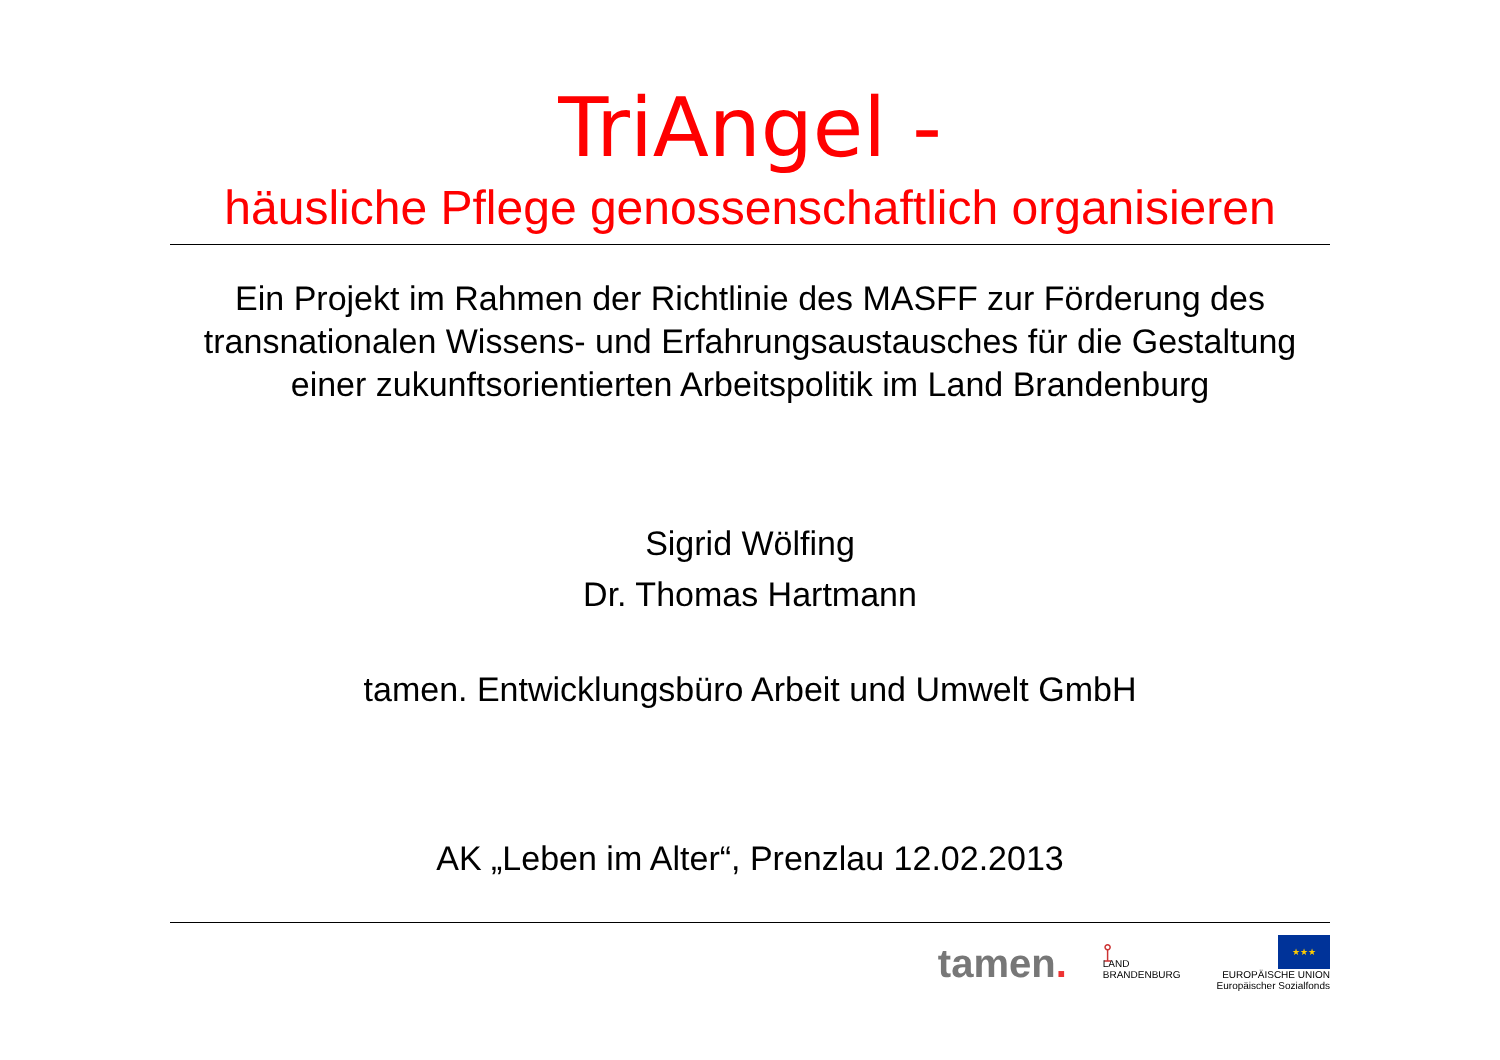TriAngel -
häusliche Pflege genossenschaftlich organisieren
Ein Projekt im Rahmen der Richtlinie des MASFF zur Förderung des transnationalen Wissens- und Erfahrungsaustausches für die Gestaltung einer zukunftsorientierten Arbeitspolitik im Land Brandenburg
Sigrid Wölfing
Dr. Thomas Hartmann
tamen. Entwicklungsbüro Arbeit und Umwelt GmbH
AK „Leben im Alter“, Prenzlau 12.02.2013
tamen.
⟟
LAND
BRANDENBURG
★★★
EUROPÄISCHE UNION
Europäischer Sozialfonds